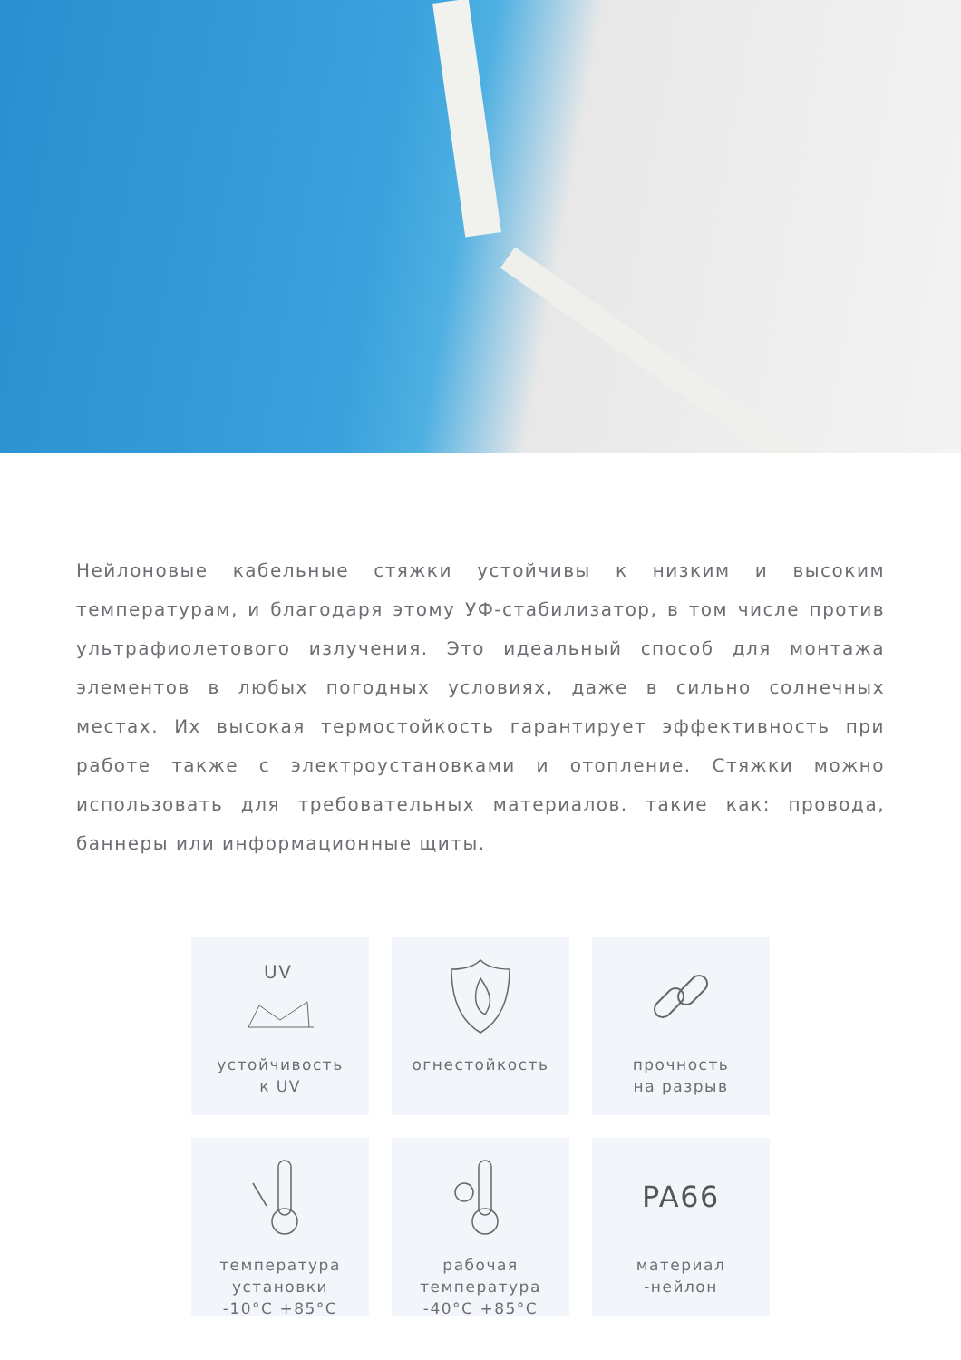Нейлоновые кабельные стяжки устойчивы к низким и высоким температурам, и благодаря этому УФ-стабилизатор, в том числе против ультрафиолетового излучения. Это идеальный способ для монтажа элементов в любых погодных условиях, даже в сильно солнечных местах. Их высокая термостойкость гарантирует эффективность при работе также с электроустановками и отопление. Стяжки можно использовать для требовательных материалов. такие как: провода, баннеры или информационные щиты.
UV
устойчивость
к UV
огнестойкость
прочность
на разрыв
температура
установки
-10°C +85°C
рабочая
температура
-40°C +85°C
PA66
материал
-нейлон